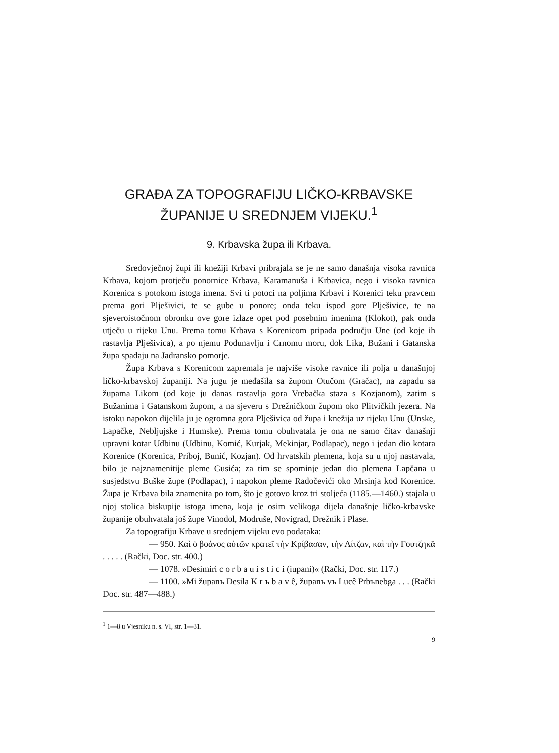GRAĐA ZA TOPOGRAFIJU LIČKO-KRBAVSKE ŽUPANIJE U SREDNJEM VIJEKU.<sup>1</sup>
9. Krbavska župa ili Krbava.
Sredovječnoj župi ili knežiji Krbavi pribrajala se je ne samo današnja visoka ravnica Krbava, kojom protječu ponornice Krbava, Karamanuša i Krbavica, nego i visoka ravnica Korenica s potokom istoga imena. Svi ti potoci na poljima Krbavi i Korenici teku pravcem prema gori Plješivici, te se gube u ponore; onda teku ispod gore Plješivice, te na sjeveroistočnom obronku ove gore izlaze opet pod posebnim imenima (Klokot), pak onda utječu u rijeku Unu. Prema tomu Krbava s Korenicom pripada području Une (od koje ih rastavlja Plješivica), a po njemu Podunavlju i Crnomu moru, dok Lika, Bužani i Gatanska župa spadaju na Jadransko pomorje.
Župa Krbava s Korenicom zapremala je najviše visoke ravnice ili polja u današnjoj ličko-krbavskoj županiji. Na jugu je međašila sa župom Otučom (Gračac), na zapadu sa župama Likom (od koje ju danas rastavlja gora Vrebačka staza s Kozjanom), zatim s Bužanima i Gatanskom župom, a na sjeveru s Drežničkom župom oko Plitvičkih jezera. Na istoku napokon dijelila ju je ogromna gora Plješivica od župa i knežija uz rijeku Unu (Unske, Lapačke, Nebljujske i Humske). Prema tomu obuhvatala je ona ne samo čitav današnji upravni kotar Udbinu (Udbinu, Komić, Kurjak, Mekinjar, Podlapac), nego i jedan dio kotara Korenice (Korenica, Priboj, Bunić, Kozjan). Od hrvatskih plemena, koja su u njoj nastavala, bilo je najznamenitije pleme Gusića; za tim se spominje jedan dio plemena Lapčana u susjedstvu Buške župe (Podlapac), i napokon pleme Radočevići oko Mrsinja kod Korenice. Župa je Krbava bila znamenita po tom, što je gotovo kroz tri stoljeća (1185.—1460.) stajala u njoj stolica biskupije istoga imena, koja je osim velikoga dijela današnje ličko-krbavske županije obuhvatala još župe Vinodol, Modruše, Novigrad, Drežnik i Plase.
Za topografiju Krbave u srednjem vijeku evo podataka:
— 950. Καὶ ὁ βοάνος αὐτῶν κρατεῖ τὴν Κρίβασαν, τὴν Λίτζαν, καὶ τὴν Γουτζηκᾶ . . . . . (Rački, Doc. str. 400.)
— 1078. »Desimiri c o r b a u i s t i c i (iupani)« (Rački, Doc. str. 117.)
— 1100. »Mi županъ Desila K r ъ b a v ê, županъ vъ Lucê Prbъnebga . . . (Rački Doc. str. 487—488.)
<sup>1</sup> 1—8 u Vjesniku n. s. VI, str. 1—31.
9